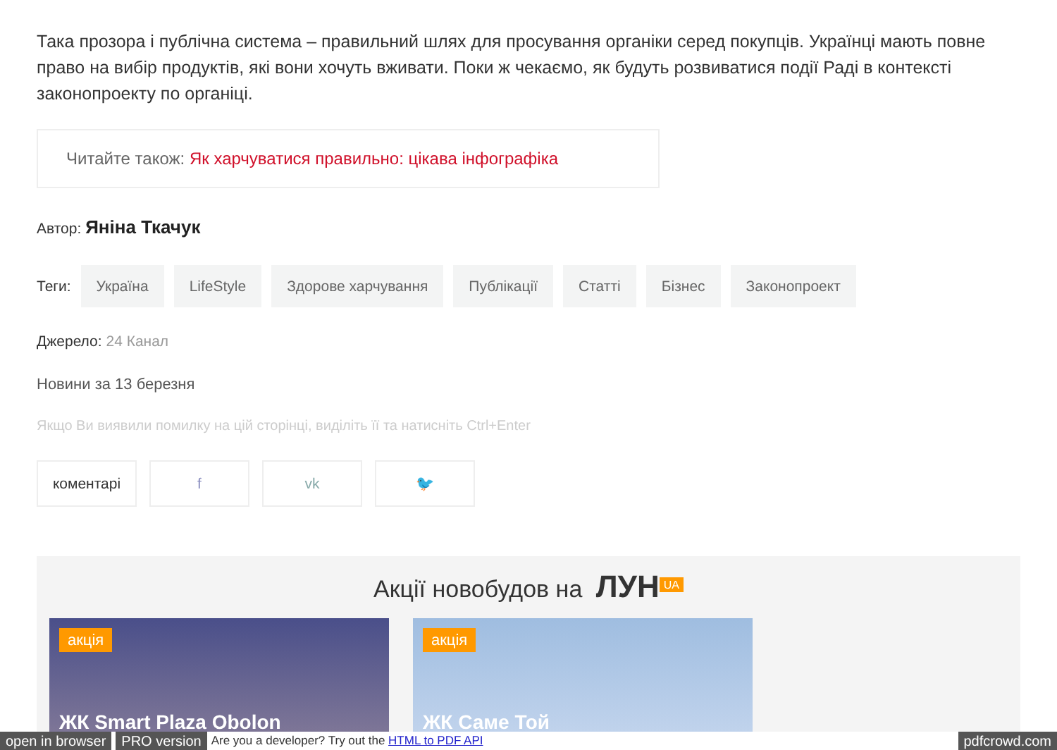Така прозора і публічна система – правильний шлях для просування органіки серед покупців. Українці мають повне право на вибір продуктів, які вони хочуть вживати. Поки ж чекаємо, як будуть розвиватися події Раді в контексті законопроекту по органіці.
Читайте також: Як харчуватися правильно: цікава інфографіка
Автор: Яніна Ткачук
Теги: Україна LifeStyle Здорове харчування Публікації Статті Бізнес Законопроект
Джерело: 24 Канал
Новини за 13 березня
Якщо Ви виявили помилку на цій сторінці, виділіть її та натисніть Ctrl+Enter
коментарі f vk 🐦
Акції новобудов на ЛУН<sup>UA</sup>
акція
ЖК Smart Plaza Obolon
акція
ЖК Саме Той
open in browser PRO version Are you a developer? Try out the HTML to PDF API pdfcrowd.com